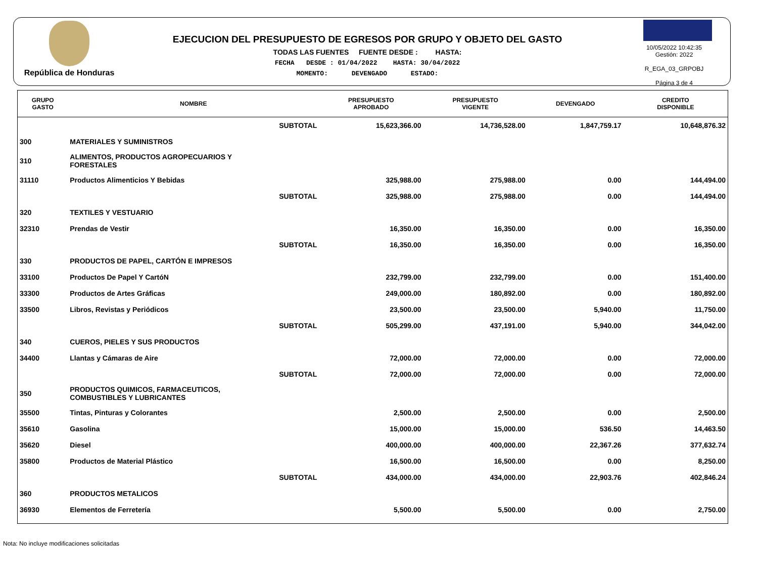República de Honduras
EJECUCION DEL PRESUPUESTO DE EGRESOS POR GRUPO Y OBJETO DEL GASTO
TODAS LAS FUENTES FUENTE DESDE : HASTA:
FECHA DESDE : 01/04/2022 HASTA: 30/04/2022
MOMENTO: DEVENGADO ESTADO:
10/05/2022 10:42:35
Gestión: 2022
R_EGA_03_GRPOBJ
Página 3 de 4
| GRUPO GASTO | NOMBRE | PRESUPUESTO APROBADO | PRESUPUESTO VIGENTE | DEVENGADO | CREDITO DISPONIBLE |
| --- | --- | --- | --- | --- | --- |
| | SUBTOTAL | 15,623,366.00 | 14,736,528.00 | 1,847,759.17 | 10,648,876.32 |
| 300 | MATERIALES Y SUMINISTROS | | | | |
| 310 | ALIMENTOS, PRODUCTOS AGROPECUARIOS Y FORESTALES | | | | |
| 31110 | Productos Alimenticios Y Bebidas | 325,988.00 | 275,988.00 | 0.00 | 144,494.00 |
| | SUBTOTAL | 325,988.00 | 275,988.00 | 0.00 | 144,494.00 |
| 320 | TEXTILES Y VESTUARIO | | | | |
| 32310 | Prendas de Vestir | 16,350.00 | 16,350.00 | 0.00 | 16,350.00 |
| | SUBTOTAL | 16,350.00 | 16,350.00 | 0.00 | 16,350.00 |
| 330 | PRODUCTOS DE PAPEL, CARTÓN E IMPRESOS | | | | |
| 33100 | Productos De Papel Y CartóN | 232,799.00 | 232,799.00 | 0.00 | 151,400.00 |
| 33300 | Productos de Artes Gráficas | 249,000.00 | 180,892.00 | 0.00 | 180,892.00 |
| 33500 | Libros, Revistas y Periódicos | 23,500.00 | 23,500.00 | 5,940.00 | 11,750.00 |
| | SUBTOTAL | 505,299.00 | 437,191.00 | 5,940.00 | 344,042.00 |
| 340 | CUEROS, PIELES Y SUS PRODUCTOS | | | | |
| 34400 | Llantas y Cámaras de Aire | 72,000.00 | 72,000.00 | 0.00 | 72,000.00 |
| | SUBTOTAL | 72,000.00 | 72,000.00 | 0.00 | 72,000.00 |
| 350 | PRODUCTOS QUIMICOS, FARMACEUTICOS, COMBUSTIBLES Y LUBRICANTES | | | | |
| 35500 | Tintas, Pinturas y Colorantes | 2,500.00 | 2,500.00 | 0.00 | 2,500.00 |
| 35610 | Gasolina | 15,000.00 | 15,000.00 | 536.50 | 14,463.50 |
| 35620 | Diesel | 400,000.00 | 400,000.00 | 22,367.26 | 377,632.74 |
| 35800 | Productos de Material Plástico | 16,500.00 | 16,500.00 | 0.00 | 8,250.00 |
| | SUBTOTAL | 434,000.00 | 434,000.00 | 22,903.76 | 402,846.24 |
| 360 | PRODUCTOS METALICOS | | | | |
| 36930 | Elementos de Ferretería | 5,500.00 | 5,500.00 | 0.00 | 2,750.00 |
Nota: No incluye modificaciones solicitadas